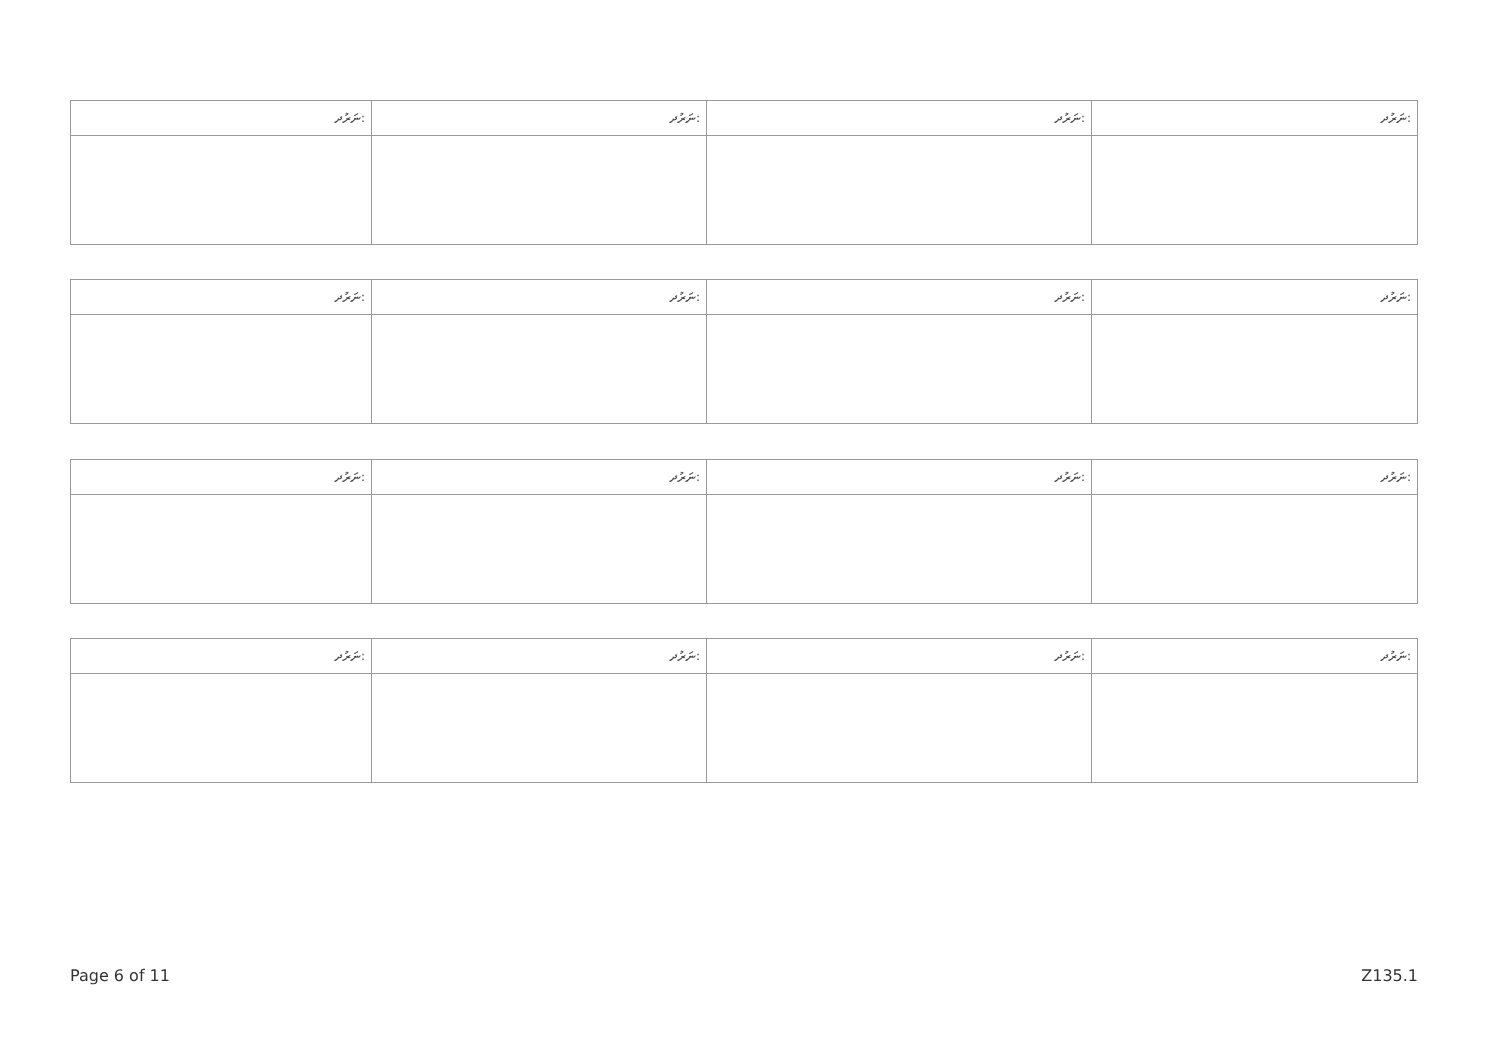| ނަރުދ: | ނަރުދ: | ނަރުދ: | ނަރުދ: |
| --- | --- | --- | --- |
| ނަރުދ: | ނަރުދ: | ނަރުދ: | ނަރުދ: |
| --- | --- | --- | --- |
| ނަރުދ: | ނަރުދ: | ނަރުދ: | ނަރުދ: |
| --- | --- | --- | --- |
| ނަރުދ: | ނަރުދ: | ނަރުދ: | ނަރުދ: |
| --- | --- | --- | --- |
Page 6 of 11 Z135.1